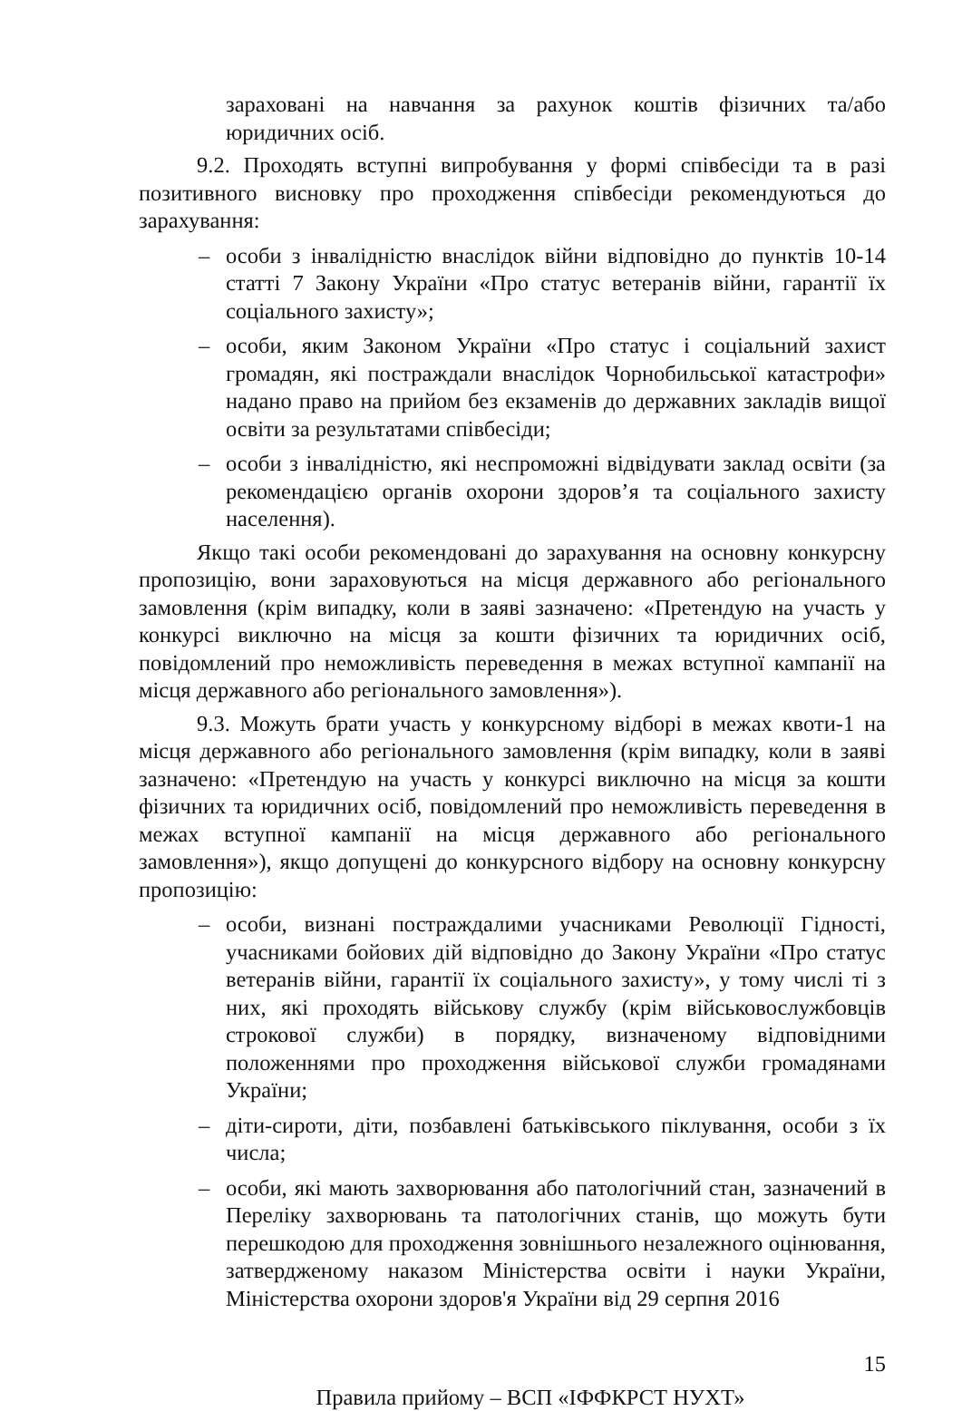зараховані на навчання за рахунок коштів фізичних та/або юридичних осіб.
9.2. Проходять вступні випробування у формі співбесіди та в разі позитивного висновку про проходження співбесіди рекомендуються до зарахування:
– особи з інвалідністю внаслідок війни відповідно до пунктів 10-14 статті 7 Закону України «Про статус ветеранів війни, гарантії їх соціального захисту»;
– особи, яким Законом України «Про статус і соціальний захист громадян, які постраждали внаслідок Чорнобильської катастрофи» надано право на прийом без екзаменів до державних закладів вищої освіти за результатами співбесіди;
– особи з інвалідністю, які неспроможні відвідувати заклад освіти (за рекомендацією органів охорони здоров’я та соціального захисту населення).
Якщо такі особи рекомендовані до зарахування на основну конкурсну пропозицію, вони зараховуються на місця державного або регіонального замовлення (крім випадку, коли в заяві зазначено: «Претендую на участь у конкурсі виключно на місця за кошти фізичних та юридичних осіб, повідомлений про неможливість переведення в межах вступної кампанії на місця державного або регіонального замовлення»).
9.3. Можуть брати участь у конкурсному відборі в межах квоти-1 на місця державного або регіонального замовлення (крім випадку, коли в заяві зазначено: «Претендую на участь у конкурсі виключно на місця за кошти фізичних та юридичних осіб, повідомлений про неможливість переведення в межах вступної кампанії на місця державного або регіонального замовлення»), якщо допущені до конкурсного відбору на основну конкурсну пропозицію:
– особи, визнані постраждалими учасниками Революції Гідності, учасниками бойових дій відповідно до Закону України «Про статус ветеранів війни, гарантії їх соціального захисту», у тому числі ті з них, які проходять військову службу (крім військовослужбовців строкової служби) в порядку, визначеному відповідними положеннями про проходження військової служби громадянами України;
– діти-сироти, діти, позбавлені батьківського піклування, особи з їх числа;
– особи, які мають захворювання або патологічний стан, зазначений в Переліку захворювань та патологічних станів, що можуть бути перешкодою для проходження зовнішнього незалежного оцінювання, затвердженому наказом Міністерства освіти і науки України, Міністерства охорони здоров'я України від 29 серпня 2016
15
Правила прийому – ВСП «ІФФКРСТ НУХТ»